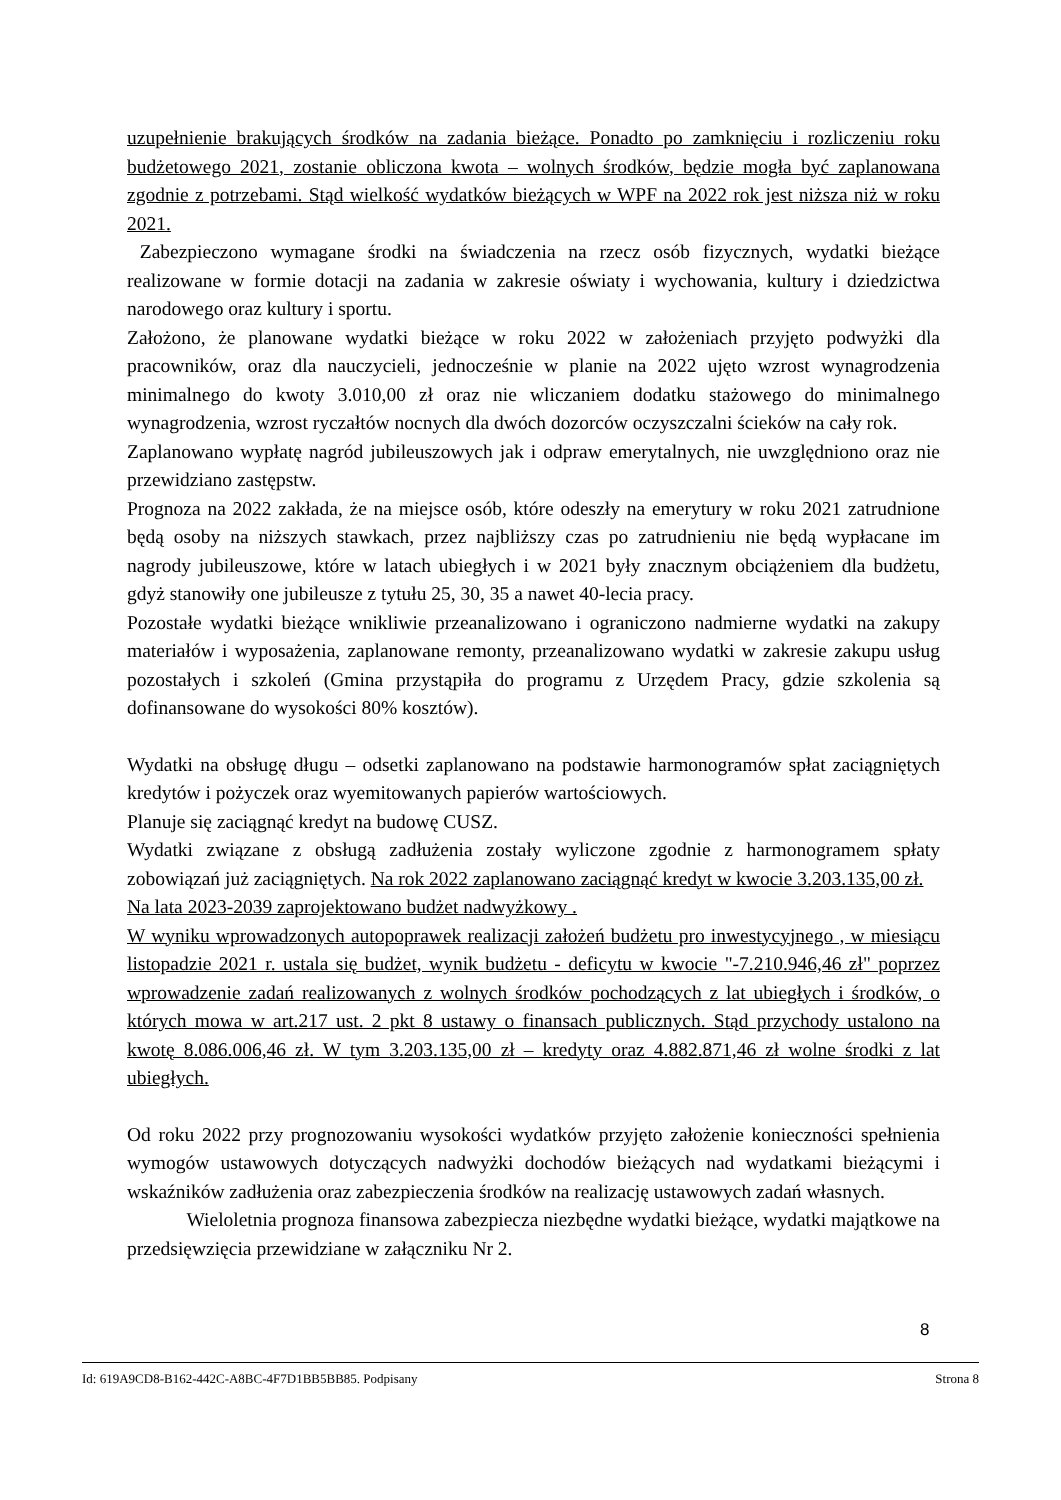uzupełnienie brakujących środków na zadania bieżące. Ponadto po zamknięciu i rozliczeniu roku budżetowego 2021, zostanie obliczona kwota – wolnych środków, będzie mogła być zaplanowana zgodnie z potrzebami. Stąd wielkość wydatków bieżących w WPF na 2022 rok jest niższa niż w roku 2021.
Zabezpieczono wymagane środki na świadczenia na rzecz osób fizycznych, wydatki bieżące realizowane w formie dotacji na zadania w zakresie oświaty i wychowania, kultury i dziedzictwa narodowego oraz kultury i sportu.
Założono, że planowane wydatki bieżące w roku 2022 w założeniach przyjęto podwyżki dla pracowników, oraz dla nauczycieli, jednocześnie w planie na 2022 ujęto wzrost wynagrodzenia minimalnego do kwoty 3.010,00 zł oraz nie wliczaniem dodatku stażowego do minimalnego wynagrodzenia, wzrost ryczałtów nocnych dla dwóch dozorców oczyszczalni ścieków na cały rok.
Zaplanowano wypłatę nagród jubileuszowych jak i odpraw emerytalnych, nie uwzględniono oraz nie przewidziano zastępstw.
Prognoza na 2022 zakłada, że na miejsce osób, które odeszły na emerytury w roku 2021 zatrudnione będą osoby na niższych stawkach, przez najbliższy czas po zatrudnieniu nie będą wypłacane im nagrody jubileuszowe, które w latach ubiegłych i w 2021 były znacznym obciążeniem dla budżetu, gdyż stanowiły one jubileusze z tytułu 25, 30, 35 a nawet 40-lecia pracy.
Pozostałe wydatki bieżące wnikliwie przeanalizowano i ograniczono nadmierne wydatki na zakupy materiałów i wyposażenia, zaplanowane remonty, przeanalizowano wydatki w zakresie zakupu usług pozostałych i szkoleń (Gmina przystąpiła do programu z Urzędem Pracy, gdzie szkolenia są dofinansowane do wysokości 80% kosztów).
Wydatki na obsługę długu – odsetki zaplanowano na podstawie harmonogramów spłat zaciągniętych kredytów i pożyczek oraz wyemitowanych papierów wartościowych.
Planuje się zaciągnąć kredyt na budowę CUSZ.
Wydatki związane z obsługą zadłużenia zostały wyliczone zgodnie z harmonogramem spłaty zobowiązań już zaciągniętych. Na rok 2022 zaplanowano zaciągnąć kredyt w kwocie 3.203.135,00 zł.
Na lata 2023-2039 zaprojektowano budżet nadwyżkowy .
W wyniku wprowadzonych autopoprawek realizacji założeń budżetu pro inwestycyjnego , w miesiącu listopadzie 2021 r. ustala się budżet, wynik budżetu - deficytu w kwocie "-7.210.946,46 zł" poprzez wprowadzenie zadań realizowanych z wolnych środków pochodzących z lat ubiegłych i środków, o których mowa w art.217 ust. 2 pkt 8 ustawy o finansach publicznych. Stąd przychody ustalono na kwotę 8.086.006,46 zł. W tym 3.203.135,00 zł – kredyty oraz 4.882.871,46 zł wolne środki z lat ubiegłych.
Od roku 2022 przy prognozowaniu wysokości wydatków przyjęto założenie konieczności spełnienia wymogów ustawowych dotyczących nadwyżki dochodów bieżących nad wydatkami bieżącymi i wskaźników zadłużenia oraz zabezpieczenia środków na realizację ustawowych zadań własnych.
Wieloletnia prognoza finansowa zabezpiecza niezbędne wydatki bieżące, wydatki majątkowe na przedsięwzięcia przewidziane w załączniku Nr 2.
8
Id: 619A9CD8-B162-442C-A8BC-4F7D1BB5BB85. Podpisany Strona 8